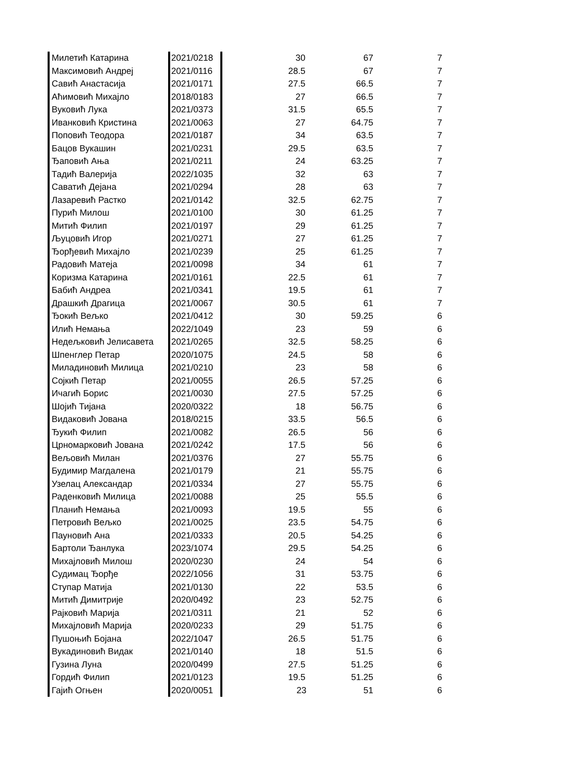| Милетић Катарина | 2021/0218 | 30 | 67 | 7 |
| Максимовић Андреј | 2021/0116 | 28.5 | 67 | 7 |
| Савић Анастасија | 2021/0171 | 27.5 | 66.5 | 7 |
| Аћимовић Михајло | 2018/0183 | 27 | 66.5 | 7 |
| Вуковић Лука | 2021/0373 | 31.5 | 65.5 | 7 |
| Иванковић Кристина | 2021/0063 | 27 | 64.75 | 7 |
| Поповић Теодора | 2021/0187 | 34 | 63.5 | 7 |
| Бацов Вукашин | 2021/0231 | 29.5 | 63.5 | 7 |
| Ђаповић Ања | 2021/0211 | 24 | 63.25 | 7 |
| Тадић Валерија | 2022/1035 | 32 | 63 | 7 |
| Саватић Дејана | 2021/0294 | 28 | 63 | 7 |
| Лазаревић Растко | 2021/0142 | 32.5 | 62.75 | 7 |
| Пурић Милош | 2021/0100 | 30 | 61.25 | 7 |
| Митић Филип | 2021/0197 | 29 | 61.25 | 7 |
| Љуцовић Игор | 2021/0271 | 27 | 61.25 | 7 |
| Ђорђевић Михајло | 2021/0239 | 25 | 61.25 | 7 |
| Радовић Матеја | 2021/0098 | 34 | 61 | 7 |
| Коризма Катарина | 2021/0161 | 22.5 | 61 | 7 |
| Бабић Андреа | 2021/0341 | 19.5 | 61 | 7 |
| Драшкић Драгица | 2021/0067 | 30.5 | 61 | 7 |
| Ђокић Вељко | 2021/0412 | 30 | 59.25 | 6 |
| Илић Немања | 2022/1049 | 23 | 59 | 6 |
| Недељковић Јелисавета | 2021/0265 | 32.5 | 58.25 | 6 |
| Шпенглер Петар | 2020/1075 | 24.5 | 58 | 6 |
| Миладиновић Милица | 2021/0210 | 23 | 58 | 6 |
| Сојкић Петар | 2021/0055 | 26.5 | 57.25 | 6 |
| Ичагић Борис | 2021/0030 | 27.5 | 57.25 | 6 |
| Шојић Тијана | 2020/0322 | 18 | 56.75 | 6 |
| Видаковић Јована | 2018/0215 | 33.5 | 56.5 | 6 |
| Ђукић Филип | 2021/0082 | 26.5 | 56 | 6 |
| Црномарковић Јована | 2021/0242 | 17.5 | 56 | 6 |
| Вељовић Милан | 2021/0376 | 27 | 55.75 | 6 |
| Будимир Магдалена | 2021/0179 | 21 | 55.75 | 6 |
| Узелац Александар | 2021/0334 | 27 | 55.75 | 6 |
| Раденковић Милица | 2021/0088 | 25 | 55.5 | 6 |
| Планић Немања | 2021/0093 | 19.5 | 55 | 6 |
| Петровић Вељко | 2021/0025 | 23.5 | 54.75 | 6 |
| Пауновић Ана | 2021/0333 | 20.5 | 54.25 | 6 |
| Бартоли Ђанлука | 2023/1074 | 29.5 | 54.25 | 6 |
| Михајловић Милош | 2020/0230 | 24 | 54 | 6 |
| Судимац Ђорђе | 2022/1056 | 31 | 53.75 | 6 |
| Ступар Матија | 2021/0130 | 22 | 53.5 | 6 |
| Митић Димитрије | 2020/0492 | 23 | 52.75 | 6 |
| Рајковић Марија | 2021/0311 | 21 | 52 | 6 |
| Михајловић Марија | 2020/0233 | 29 | 51.75 | 6 |
| Пушоњић Бојана | 2022/1047 | 26.5 | 51.75 | 6 |
| Вукадиновић Видак | 2021/0140 | 18 | 51.5 | 6 |
| Гузина Луна | 2020/0499 | 27.5 | 51.25 | 6 |
| Гордић Филип | 2021/0123 | 19.5 | 51.25 | 6 |
| Гајић Огњен | 2020/0051 | 23 | 51 | 6 |